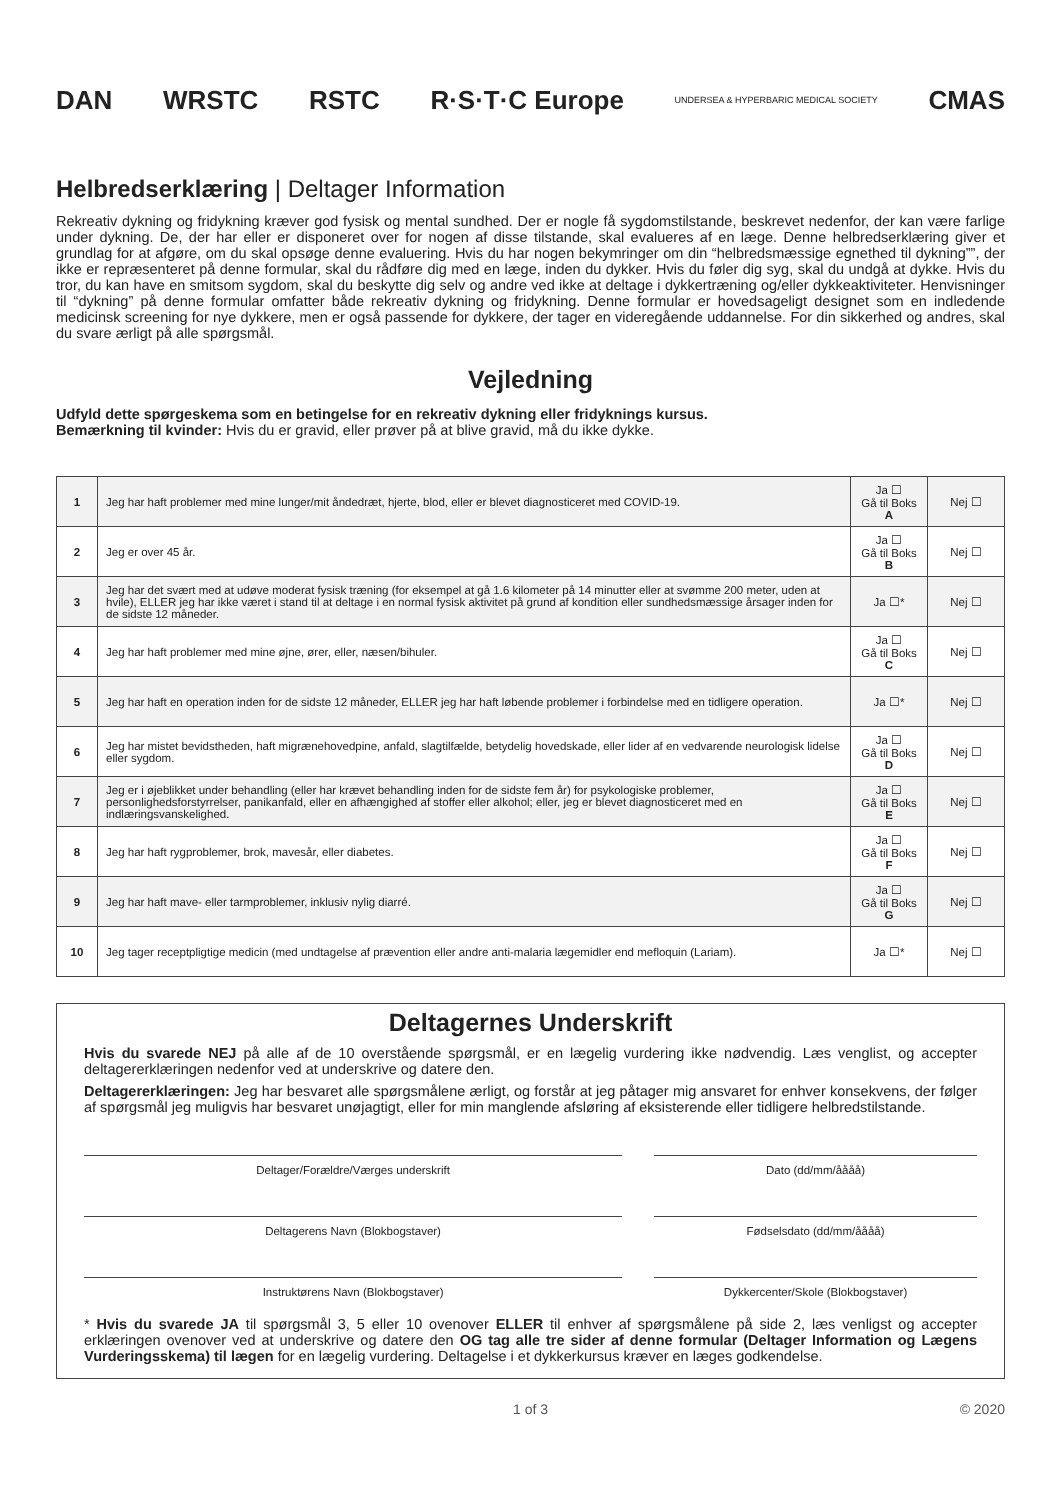DAN WRSTC RSTC R·S·T·C Europe
UNDERSEA & HYPERBARIC MEDICAL SOCIETY
CMAS
Helbredserklæring | Deltager Information
Rekreativ dykning og fridykning kræver god fysisk og mental sundhed. Der er nogle få sygdomstilstande, beskrevet nedenfor, der kan være farlige under dykning. De, der har eller er disponeret over for nogen af disse tilstande, skal evalueres af en læge. Denne helbredserklæring giver et grundlag for at afgøre, om du skal opsøge denne evaluering. Hvis du har nogen bekymringer om din “helbredsmæssige egnethed til dykning””, der ikke er repræsenteret på denne formular, skal du rådføre dig med en læge, inden du dykker. Hvis du føler dig syg, skal du undgå at dykke. Hvis du tror, du kan have en smitsom sygdom, skal du beskytte dig selv og andre ved ikke at deltage i dykkertræning og/eller dykkeaktiviteter. Henvisninger til “dykning” på denne formular omfatter både rekreativ dykning og fridykning. Denne formular er hovedsageligt designet som en indledende medicinsk screening for nye dykkere, men er også passende for dykkere, der tager en videregående uddannelse. For din sikkerhed og andres, skal du svare ærligt på alle spørgsmål.
Vejledning
Udfyld dette spørgeskema som en betingelse for en rekreativ dykning eller fridyknings kursus.
Bemærkning til kvinder: Hvis du er gravid, eller prøver på at blive gravid, må du ikke dykke.
| 1 | Jeg har haft problemer med mine lunger/mit åndedræt, hjerte, blod, eller er blevet diagnosticeret med COVID-19. | Ja ☐ Gå til Boks A | Nej ☐ |
| 2 | Jeg er over 45 år. | Ja ☐ Gå til Boks B | Nej ☐ |
| 3 | Jeg har det svært med at udøve moderat fysisk træning (for eksempel at gå 1.6 kilometer på 14 minutter eller at svømme 200 meter, uden at hvile), ELLER jeg har ikke været i stand til at deltage i en normal fysisk aktivitet på grund af kondition eller sundhedsmæssige årsager inden for de sidste 12 måneder. | Ja ☐* | Nej ☐ |
| 4 | Jeg har haft problemer med mine øjne, ører, eller, næsen/bihuler. | Ja ☐ Gå til Boks C | Nej ☐ |
| 5 | Jeg har haft en operation inden for de sidste 12 måneder, ELLER jeg har haft løbende problemer i forbindelse med en tidligere operation. | Ja ☐* | Nej ☐ |
| 6 | Jeg har mistet bevidstheden, haft migrænehovedpine, anfald, slagtilfælde, betydelig hovedskade, eller lider af en vedvarende neurologisk lidelse eller sygdom. | Ja ☐ Gå til Boks D | Nej ☐ |
| 7 | Jeg er i øjeblikket under behandling (eller har krævet behandling inden for de sidste fem år) for psykologiske problemer, personlighedsforstyrrelser, panikanfald, eller en afhængighed af stoffer eller alkohol; eller, jeg er blevet diagnosticeret med en indlæringsvanskelighed. | Ja ☐ Gå til Boks E | Nej ☐ |
| 8 | Jeg har haft rygproblemer, brok, mavesår, eller diabetes. | Ja ☐ Gå til Boks F | Nej ☐ |
| 9 | Jeg har haft mave- eller tarmproblemer, inklusiv nylig diarré. | Ja ☐ Gå til Boks G | Nej ☐ |
| 10 | Jeg tager receptpligtige medicin (med undtagelse af prævention eller andre anti-malaria lægemidler end mefloquin (Lariam). | Ja ☐* | Nej ☐ |
Deltagernes Underskrift
Hvis du svarede NEJ på alle af de 10 overstående spørgsmål, er en lægelig vurdering ikke nødvendig. Læs venglist, og accepter deltagererklæringen nedenfor ved at underskrive og datere den.
Deltagererklæringen: Jeg har besvaret alle spørgsmålene ærligt, og forstår at jeg påtager mig ansvaret for enhver konsekvens, der følger af spørgsmål jeg muligvis har besvaret unøjagtigt, eller for min manglende afsløring af eksisterende eller tidligere helbredstilstande.
Deltager/Forældre/Værges underskrift
Dato (dd/mm/åååå)
Deltagerens Navn (Blokbogstaver)
Fødselsdato (dd/mm/åååå)
Instruktørens Navn (Blokbogstaver)
Dykkercenter/Skole (Blokbogstaver)
* Hvis du svarede JA til spørgsmål 3, 5 eller 10 ovenover ELLER til enhver af spørgsmålene på side 2, læs venligst og accepter erklæringen ovenover ved at underskrive og datere den OG tag alle tre sider af denne formular (Deltager Information og Lægens Vurderingsskema) til lægen for en lægelig vurdering. Deltagelse i et dykkerkursus kræver en læges godkendelse.
1 of 3 © 2020